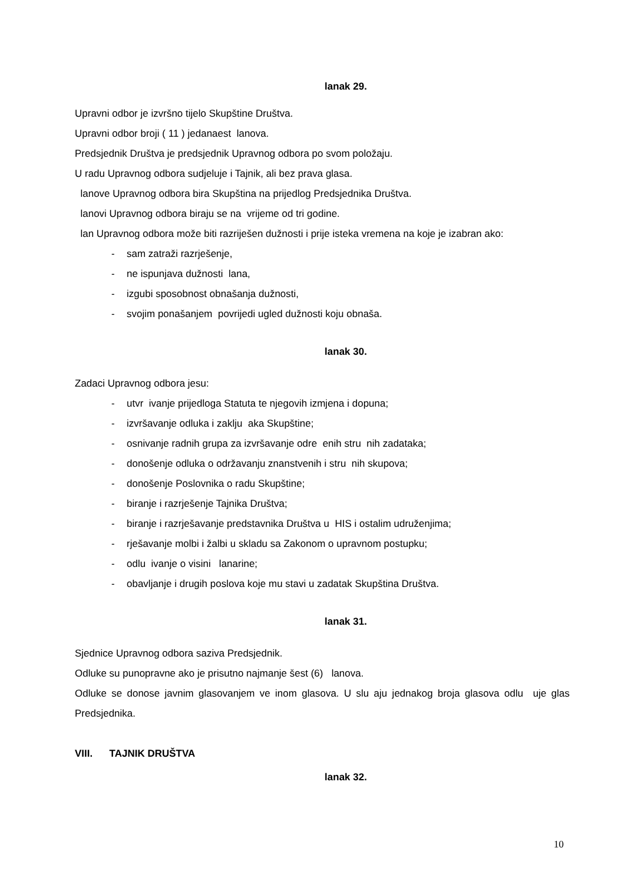lanak 29.
Upravni odbor je izvršno tijelo Skupštine Društva.
Upravni odbor broji ( 11 ) jedanaest lanova.
Predsjednik Društva je predsjednik Upravnog odbora po svom položaju.
U radu Upravnog odbora sudjeluje i Tajnik, ali bez prava glasa.
lanove Upravnog odbora bira Skupština na prijedlog Predsjednika Društva.
lanovi Upravnog odbora biraju se na vrijeme od tri godine.
lan Upravnog odbora može biti razriješen dužnosti i prije isteka vremena na koje je izabran ako:
- sam zatraži razrješenje,
- ne ispunjava dužnosti lana,
- izgubi sposobnost obnašanja dužnosti,
- svojim ponašanjem povrijedi ugled dužnosti koju obnaša.
lanak 30.
Zadaci Upravnog odbora jesu:
- utvr ivanje prijedloga Statuta te njegovih izmjena i dopuna;
- izvršavanje odluka i zaklju aka Skupštine;
- osnivanje radnih grupa za izvršavanje odre enih stru nih zadataka;
- donošenje odluka o održavanju znanstvenih i stru nih skupova;
- donošenje Poslovnika o radu Skupštine;
- biranje i razrješenje Tajnika Društva;
- biranje i razrješavanje predstavnika Društva u HIS i ostalim udruženjima;
- rješavanje molbi i žalbi u skladu sa Zakonom o upravnom postupku;
- odlu ivanje o visini lanarine;
- obavljanje i drugih poslova koje mu stavi u zadatak Skupština Društva.
lanak 31.
Sjednice Upravnog odbora saziva Predsjednik.
Odluke su punopravne ako je prisutno najmanje šest (6) lanova.
Odluke se donose javnim glasovanjem ve inom glasova. U slu aju jednakog broja glasova odlu uje glas Predsjednika.
VIII. TAJNIK DRUŠTVA
lanak 32.
10